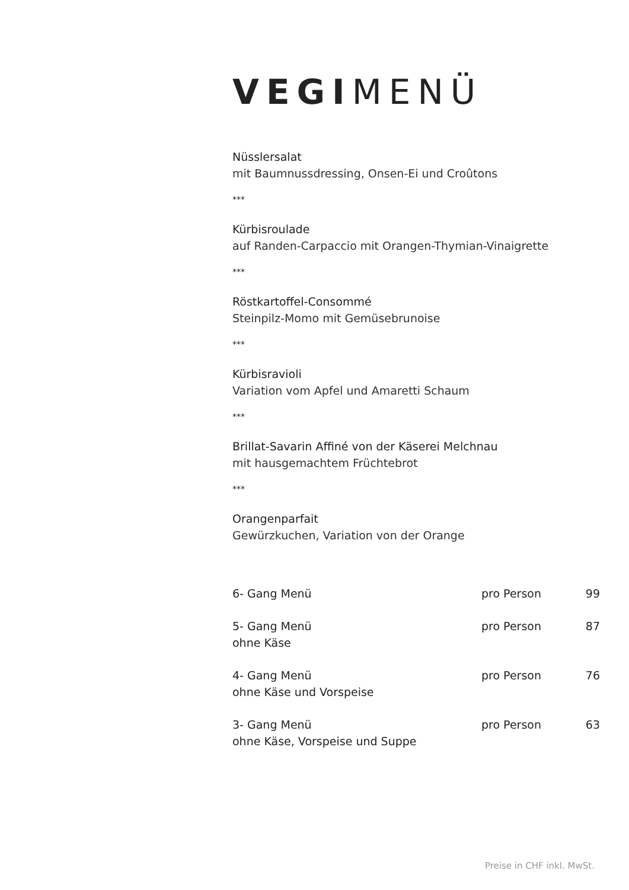VEGIMENÜ
Nüsslersalat
mit Baumnussdressing, Onsen-Ei und Croûtons
***
Kürbisroulade
auf Randen-Carpaccio mit Orangen-Thymian-Vinaigrette
***
Röstkartoffel-Consommé
Steinpilz-Momo mit Gemüsebrunoise
***
Kürbisravioli
Variation vom Apfel und Amaretti Schaum
***
Brillat-Savarin Affiné von der Käserei Melchnau
mit hausgemachtem Früchtebrot
***
Orangenparfait
Gewürzkuchen, Variation von der Orange
| 6- Gang Menü | pro Person | 99 |
| 5- Gang Menü ohne Käse | pro Person | 87 |
| 4- Gang Menü ohne Käse und Vorspeise | pro Person | 76 |
| 3- Gang Menü ohne Käse, Vorspeise und Suppe | pro Person | 63 |
Preise in CHF inkl. MwSt.